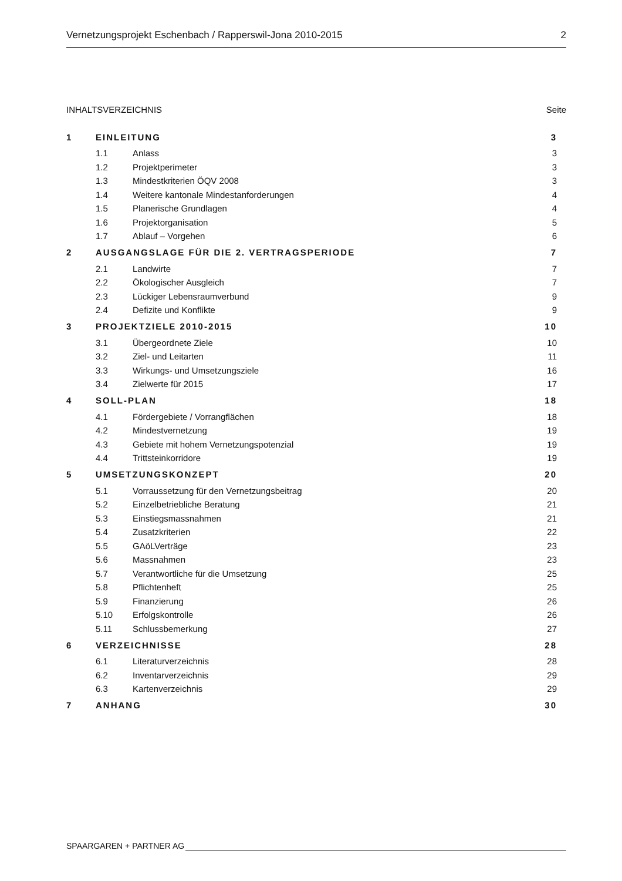Vernetzungsprojekt Eschenbach / Rapperswil-Jona 2010-2015 2
INHALTSVERZEICHNIS Seite
| 1 | EINLEITUNG | | 3 |
| | 1.1 | Anlass | 3 |
| | 1.2 | Projektperimeter | 3 |
| | 1.3 | Mindestkriterien ÖQV 2008 | 3 |
| | 1.4 | Weitere kantonale Mindestanforderungen | 4 |
| | 1.5 | Planerische Grundlagen | 4 |
| | 1.6 | Projektorganisation | 5 |
| | 1.7 | Ablauf – Vorgehen | 6 |
| 2 | AUSGANGSLAGE FÜR DIE 2. VERTRAGSPERIODE | | 7 |
| | 2.1 | Landwirte | 7 |
| | 2.2 | Ökologischer Ausgleich | 7 |
| | 2.3 | Lückiger Lebensraumverbund | 9 |
| | 2.4 | Defizite und Konflikte | 9 |
| 3 | PROJEKTZIELE 2010-2015 | | 10 |
| | 3.1 | Übergeordnete Ziele | 10 |
| | 3.2 | Ziel- und Leitarten | 11 |
| | 3.3 | Wirkungs- und Umsetzungsziele | 16 |
| | 3.4 | Zielwerte für 2015 | 17 |
| 4 | SOLL-PLAN | | 18 |
| | 4.1 | Fördergebiete / Vorrangflächen | 18 |
| | 4.2 | Mindestvernetzung | 19 |
| | 4.3 | Gebiete mit hohem Vernetzungspotenzial | 19 |
| | 4.4 | Trittsteinkorridore | 19 |
| 5 | UMSETZUNGSKONZEPT | | 20 |
| | 5.1 | Vorraussetzung für den Vernetzungsbeitrag | 20 |
| | 5.2 | Einzelbetriebliche Beratung | 21 |
| | 5.3 | Einstiegsmassnahmen | 21 |
| | 5.4 | Zusatzkriterien | 22 |
| | 5.5 | GAöLVerträge | 23 |
| | 5.6 | Massnahmen | 23 |
| | 5.7 | Verantwortliche für die Umsetzung | 25 |
| | 5.8 | Pflichtenheft | 25 |
| | 5.9 | Finanzierung | 26 |
| | 5.10 | Erfolgskontrolle | 26 |
| | 5.11 | Schlussbemerkung | 27 |
| 6 | VERZEICHNISSE | | 28 |
| | 6.1 | Literaturverzeichnis | 28 |
| | 6.2 | Inventarverzeichnis | 29 |
| | 6.3 | Kartenverzeichnis | 29 |
| 7 | ANHANG | | 30 |
SPAARGAREN + PARTNER AG